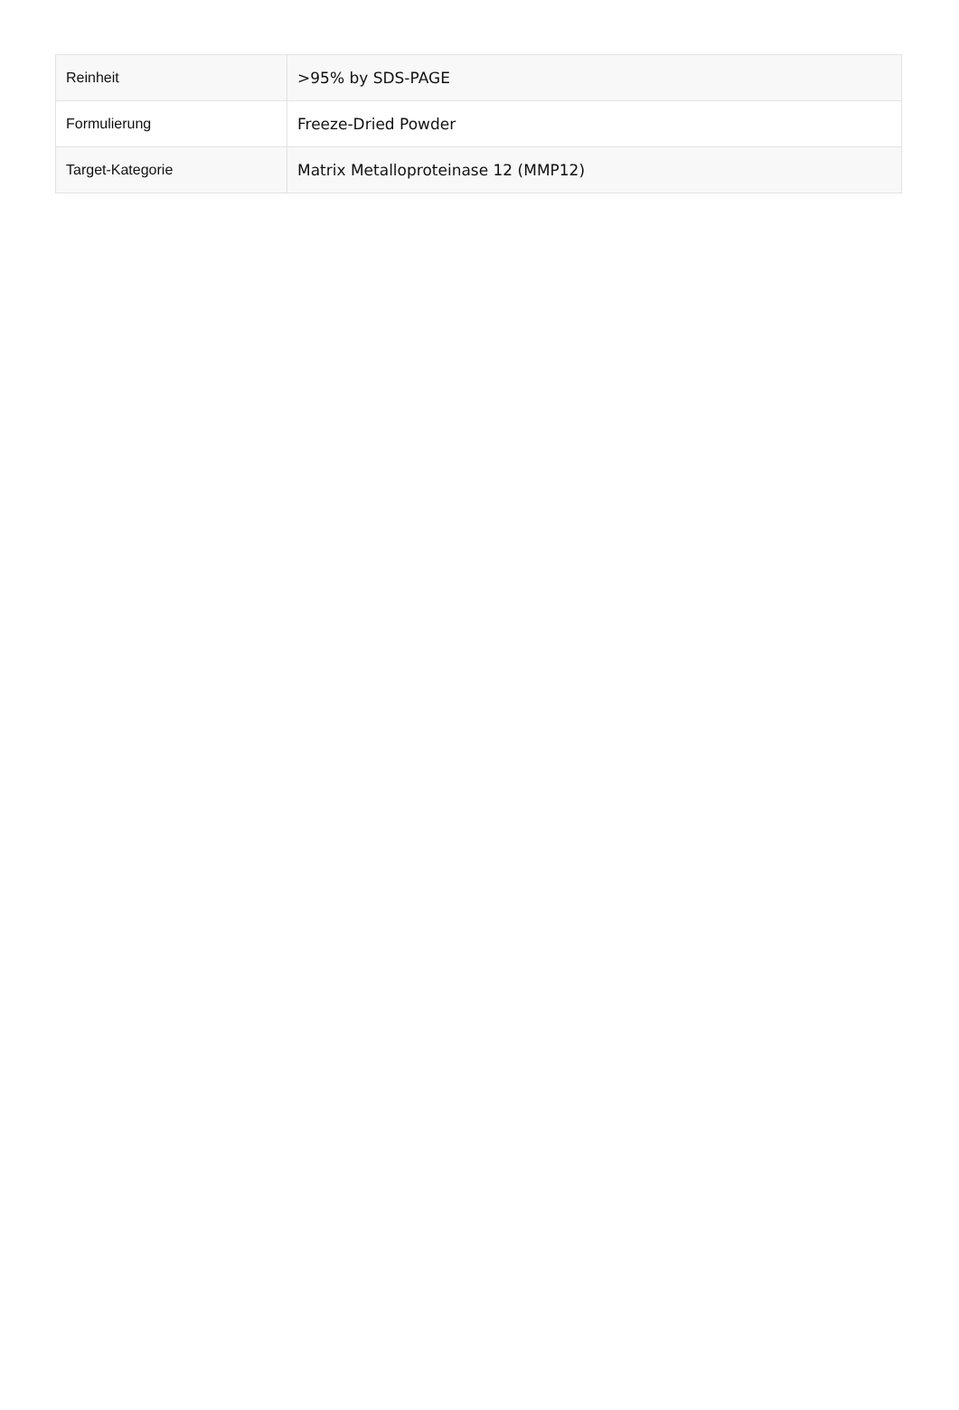| Reinheit | >95% by SDS-PAGE |
| Formulierung | Freeze-Dried Powder |
| Target-Kategorie | Matrix Metalloproteinase 12 (MMP12) |